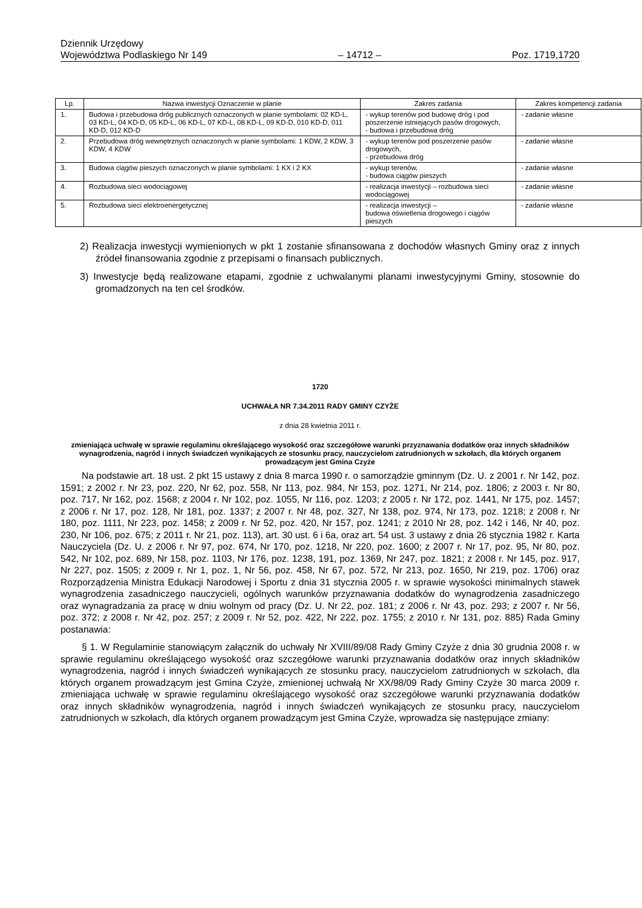Dziennik Urzędowy
Województwa Podlaskiego Nr 149 – 14712 – Poz. 1719,1720
| Lp. | Nazwa inwestycji Oznaczenie w planie | Zakres zadania | Zakres kompetencji zadania |
| --- | --- | --- | --- |
| 1. | Budowa i przebudowa dróg publicznych oznaczonych w planie symbolami: 02 KD-L, 03 KD-L, 04 KD-D, 05 KD-L, 06 KD-L, 07 KD-L, 08 KD-L, 09 KD-D, 010 KD-D, 011 KD-D, 012 KD-D | - wykup terenów pod budowę dróg i pod poszerzenie istniejących pasów drogowych, - budowa i przebudowa dróg | - zadanie własne |
| 2. | Przebudowa dróg wewnętrznych oznaczonych w planie symbolami: 1 KDW, 2 KDW, 3 KDW, 4 KDW | - wykup terenów pod poszerzenie pasów drogowych, - przebudowa dróg | - zadanie własne |
| 3. | Budowa ciągów pieszych oznaczonych w planie symbolami: 1 KX i 2 KX | - wykup terenów, - budowa ciągów pieszych | - zadanie własne |
| 4. | Rozbudowa sieci wodociągowej | - realizacja inwestycji – rozbudowa sieci wodociągowej | - zadanie własne |
| 5. | Rozbudowa sieci elektroenergetycznej | - realizacja inwestycji – budowa oświetlenia drogowego i ciągów pieszych | - zadanie własne |
2) Realizacja inwestycji wymienionych w pkt 1 zostanie sfinansowana z dochodów własnych Gminy oraz z innych źródeł finansowania zgodnie z przepisami o finansach publicznych.
3) Inwestycje będą realizowane etapami, zgodnie z uchwalanymi planami inwestycyjnymi Gminy, stosownie do gromadzonych na ten cel środków.
1720
UCHWAŁA NR 7.34.2011 RADY GMINY CZYŻE
z dnia 28 kwietnia 2011 r.
zmieniająca uchwałę w sprawie regulaminu określającego wysokość oraz szczegółowe warunki przyznawania dodatków oraz innych składników wynagrodzenia, nagród i innych świadczeń wynikających ze stosunku pracy, nauczycielom zatrudnionych w szkołach, dla których organem prowadzącym jest Gmina Czyże
Na podstawie art. 18 ust. 2 pkt 15 ustawy z dnia 8 marca 1990 r. o samorządzie gminnym (Dz. U. z 2001 r. Nr 142, poz. 1591; z 2002 r. Nr 23, poz. 220, Nr 62, poz. 558, Nr 113, poz. 984, Nr 153, poz. 1271, Nr 214, poz. 1806; z 2003 r. Nr 80, poz. 717, Nr 162, poz. 1568; z 2004 r. Nr 102, poz. 1055, Nr 116, poz. 1203; z 2005 r. Nr 172, poz. 1441, Nr 175, poz. 1457; z 2006 r. Nr 17, poz. 128, Nr 181, poz. 1337; z 2007 r. Nr 48, poz. 327, Nr 138, poz. 974, Nr 173, poz. 1218; z 2008 r. Nr 180, poz. 1111, Nr 223, poz. 1458; z 2009 r. Nr 52, poz. 420, Nr 157, poz. 1241; z 2010 Nr 28, poz. 142 i 146, Nr 40, poz. 230, Nr 106, poz. 675; z 2011 r. Nr 21, poz. 113), art. 30 ust. 6 i 6a, oraz art. 54 ust. 3 ustawy z dnia 26 stycznia 1982 r. Karta Nauczyciela (Dz. U. z 2006 r. Nr 97, poz. 674, Nr 170, poz. 1218, Nr 220, poz. 1600; z 2007 r. Nr 17, poz. 95, Nr 80, poz. 542, Nr 102, poz. 689, Nr 158, poz. 1103, Nr 176, poz. 1238, 191, poz. 1369, Nr 247, poz. 1821; z 2008 r. Nr 145, poz. 917, Nr 227, poz. 1505; z 2009 r. Nr 1, poz. 1, Nr 56, poz. 458, Nr 67, poz. 572, Nr 213, poz. 1650, Nr 219, poz. 1706) oraz Rozporządzenia Ministra Edukacji Narodowej i Sportu z dnia 31 stycznia 2005 r. w sprawie wysokości minimalnych stawek wynagrodzenia zasadniczego nauczycieli, ogólnych warunków przyznawania dodatków do wynagrodzenia zasadniczego oraz wynagradzania za pracę w dniu wolnym od pracy (Dz. U. Nr 22, poz. 181; z 2006 r. Nr 43, poz. 293; z 2007 r. Nr 56, poz. 372; z 2008 r. Nr 42, poz. 257; z 2009 r. Nr 52, poz. 422, Nr 222, poz. 1755; z 2010 r. Nr 131, poz. 885) Rada Gminy postanawia:
§ 1. W Regulaminie stanowiącym załącznik do uchwały Nr XVIII/89/08 Rady Gminy Czyże z dnia 30 grudnia 2008 r. w sprawie regulaminu określającego wysokość oraz szczegółowe warunki przyznawania dodatków oraz innych składników wynagrodzenia, nagród i innych świadczeń wynikających ze stosunku pracy, nauczycielom zatrudnionych w szkołach, dla których organem prowadzącym jest Gmina Czyże, zmienionej uchwałą Nr XX/98/09 Rady Gminy Czyże 30 marca 2009 r. zmieniająca uchwałę w sprawie regulaminu określającego wysokość oraz szczegółowe warunki przyznawania dodatków oraz innych składników wynagrodzenia, nagród i innych świadczeń wynikających ze stosunku pracy, nauczycielom zatrudnionych w szkołach, dla których organem prowadzącym jest Gmina Czyże, wprowadza się następujące zmiany: